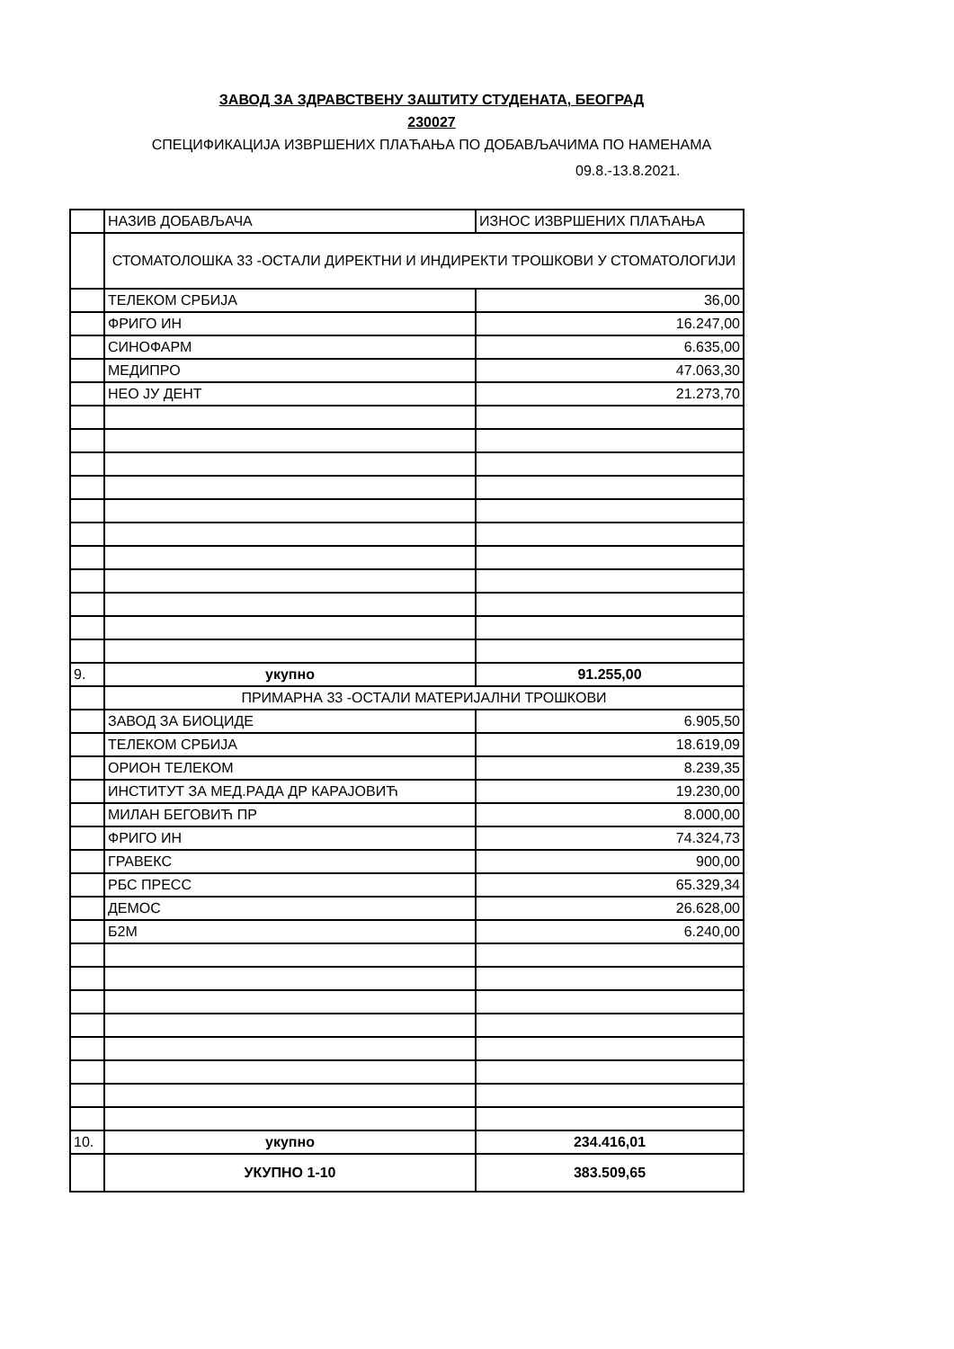ЗАВОД ЗА ЗДРАВСТВЕНУ ЗАШТИТУ СТУДЕНАТА, БЕОГРАД
230027
СПЕЦИФИКАЦИЈА ИЗВРШЕНИХ ПЛАЋАЊА ПО ДОБАВЉАЧИМА ПО НАМЕНАМА
09.8.-13.8.2021.
| | НАЗИВ ДОБАВЉАЧА | ИЗНОС ИЗВРШЕНИХ ПЛАЋАЊА |
| | СТОМАТОЛОШКА 33 -ОСТАЛИ ДИРЕКТНИ И ИНДИРЕКТИ ТРОШКОВИ У СТОМАТОЛОГИЈИ | |
| | ТЕЛЕКОМ СРБИЈА | 36,00 |
| | ФРИГО ИН | 16.247,00 |
| | СИНОФАРМ | 6.635,00 |
| | МЕДИПРО | 47.063,30 |
| | НЕО ЈУ ДЕНТ | 21.273,70 |
| 9. | укупно | 91.255,00 |
| | ПРИМАРНА 33 -ОСТАЛИ МАТЕРИЈАЛНИ ТРОШКОВИ | |
| | ЗАВОД ЗА БИОЦИДЕ | 6.905,50 |
| | ТЕЛЕКОМ СРБИЈА | 18.619,09 |
| | ОРИОН ТЕЛЕКОМ | 8.239,35 |
| | ИНСТИТУТ ЗА МЕД.РАДА ДР КАРАЈОВИЋ | 19.230,00 |
| | МИЛАН БЕГОВИЋ ПР | 8.000,00 |
| | ФРИГО ИН | 74.324,73 |
| | ГРАВЕКС | 900,00 |
| | РБС ПРЕСС | 65.329,34 |
| | ДЕМОС | 26.628,00 |
| | Б2М | 6.240,00 |
| 10. | укупно | 234.416,01 |
| | УКУПНО 1-10 | 383.509,65 |